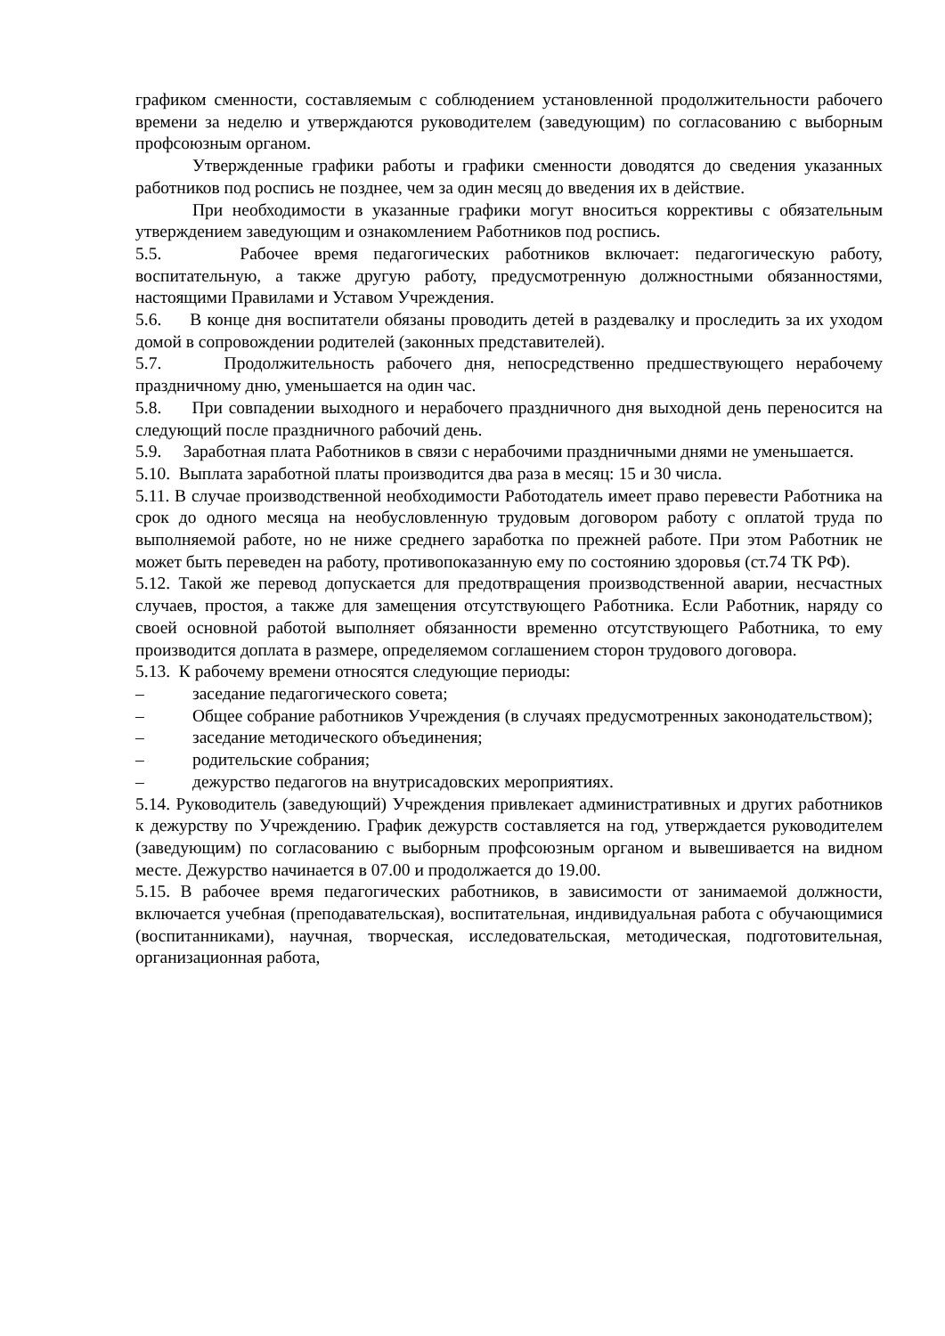графиком сменности, составляемым с соблюдением установленной продолжительности рабочего времени за неделю и утверждаются руководителем (заведующим) по согласованию с выборным профсоюзным органом.
Утвержденные графики работы и графики сменности доводятся до сведения указанных работников под роспись не позднее, чем за один месяц до введения их в действие.
При необходимости в указанные графики могут вноситься коррективы с обязательным утверждением заведующим и ознакомлением Работников под роспись.
5.5. Рабочее время педагогических работников включает: педагогическую работу, воспитательную, а также другую работу, предусмотренную должностными обязанностями, настоящими Правилами и Уставом Учреждения.
5.6. В конце дня воспитатели обязаны проводить детей в раздевалку и проследить за их уходом домой в сопровождении родителей (законных представителей).
5.7. Продолжительность рабочего дня, непосредственно предшествующего нерабочему праздничному дню, уменьшается на один час.
5.8. При совпадении выходного и нерабочего праздничного дня выходной день переносится на следующий после праздничного рабочий день.
5.9. Заработная плата Работников в связи с нерабочими праздничными днями не уменьшается.
5.10. Выплата заработной платы производится два раза в месяц: 15 и 30 числа.
5.11. В случае производственной необходимости Работодатель имеет право перевести Работника на срок до одного месяца на необусловленную трудовым договором работу с оплатой труда по выполняемой работе, но не ниже среднего заработка по прежней работе. При этом Работник не может быть переведен на работу, противопоказанную ему по состоянию здоровья (ст.74 ТК РФ).
5.12. Такой же перевод допускается для предотвращения производственной аварии, несчастных случаев, простоя, а также для замещения отсутствующего Работника. Если Работник, наряду со своей основной работой выполняет обязанности временно отсутствующего Работника, то ему производится доплата в размере, определяемом соглашением сторон трудового договора.
5.13. К рабочему времени относятся следующие периоды:
– заседание педагогического совета;
– Общее собрание работников Учреждения (в случаях предусмотренных законодательством);
– заседание методического объединения;
– родительские собрания;
– дежурство педагогов на внутрисадовских мероприятиях.
5.14. Руководитель (заведующий) Учреждения привлекает административных и других работников к дежурству по Учреждению. График дежурств составляется на год, утверждается руководителем (заведующим) по согласованию с выборным профсоюзным органом и вывешивается на видном месте. Дежурство начинается в 07.00 и продолжается до 19.00.
5.15. В рабочее время педагогических работников, в зависимости от занимаемой должности, включается учебная (преподавательская), воспитательная, индивидуальная работа с обучающимися (воспитанниками), научная, творческая, исследовательская, методическая, подготовительная, организационная работа,